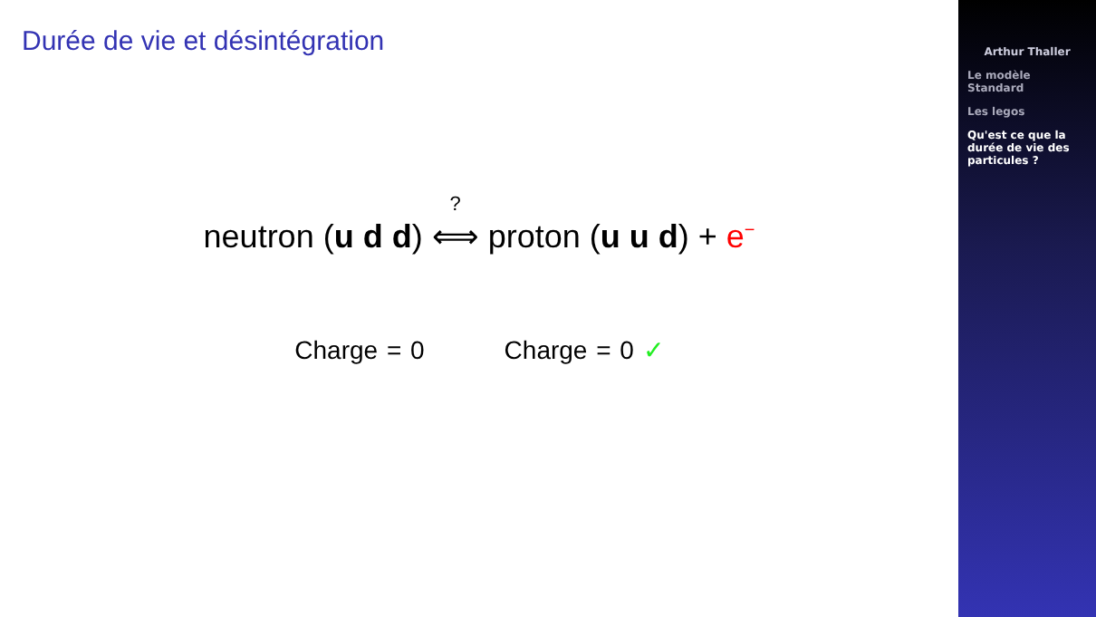Durée de vie et désintégration
neutron (u d d) <sup>?</sup>⟺ proton (u u d) + e<sup>−</sup>
Charge = 0 Charge = 0 ✓
Arthur Thaller
Le modèle
Standard
Les legos
Qu'est ce que la
durée de vie des
particules ?